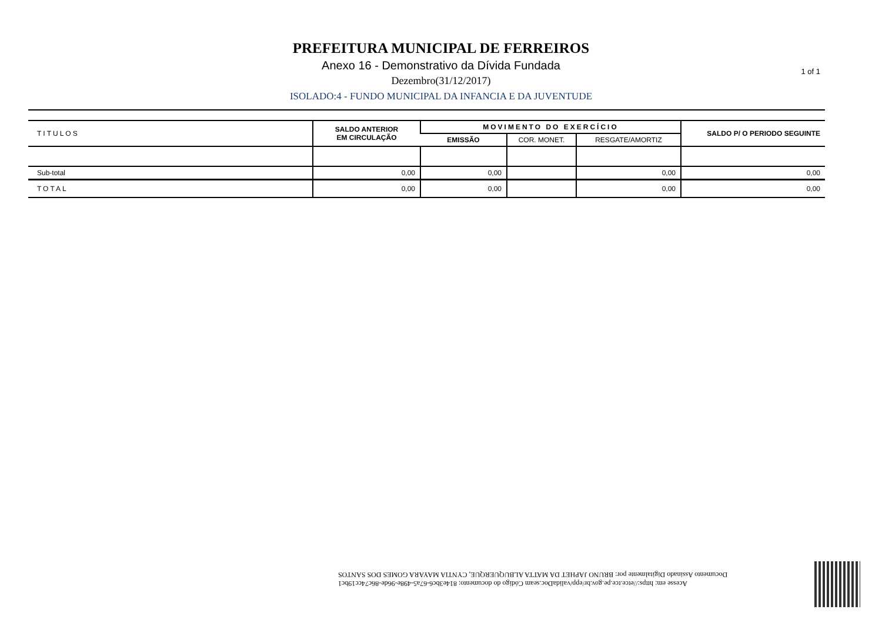PREFEITURA MUNICIPAL DE FERREIROS
Anexo 16 - Demonstrativo da Dívida Fundada
Dezembro(31/12/2017)
ISOLADO:4 - FUNDO MUNICIPAL DA INFANCIA E DA JUVENTUDE
1 of 1
| TITULOS | SALDO ANTERIOR EM CIRCULAÇÃO | MOVIMENTO DO EXERCÍCIO | | | SALDO P/ O PERIODO SEGUINTE |
| --- | --- | --- | --- | --- | --- |
| | | EMISSÃO | COR. MONET. | RESGATE/AMORTIZ | |
| Sub-total | 0,00 | 0,00 | | 0,00 | 0,00 |
| TOTAL | 0,00 | 0,00 | | 0,00 | 0,00 |
Acesse em: https://etce.tce.pe.gov.br/epp/validaDoc.seam Código do documento: 814e3bc6-67a5-498e-96de-86c74cc19bc1
Documento Assinado Digitalmente por: BRUNO JAPHET DA MATTA ALBUQUERQUE, CYNTIA MAYARA GOMES DOS SANTOS